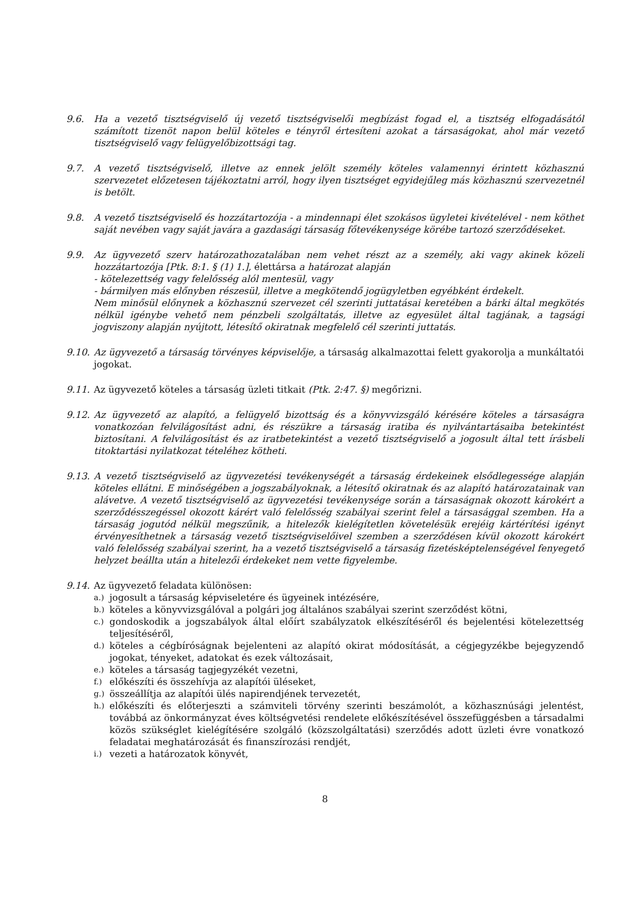9.6. Ha a vezető tisztségviselő új vezető tisztségviselői megbízást fogad el, a tisztség elfogadásától számított tizenöt napon belül köteles e tényről értesíteni azokat a társaságokat, ahol már vezető tisztségviselő vagy felügyelőbizottsági tag.
9.7. A vezető tisztségviselő, illetve az ennek jelölt személy köteles valamennyi érintett közhasznú szervezetet előzetesen tájékoztatni arról, hogy ilyen tisztséget egyidejűleg más közhasznú szervezetnél is betölt.
9.8. A vezető tisztségviselő és hozzátartozója - a mindennapi élet szokásos ügyletei kivételével - nem köthet saját nevében vagy saját javára a gazdasági társaság főtevékenysége körébe tartozó szerződéseket.
9.9. Az ügyvezető szerv határozathozatalában nem vehet részt az a személy, aki vagy akinek közeli hozzátartozója [Ptk. 8:1. § (1) 1.], élettársa a határozat alapján
- kötelezettség vagy felelősség alól mentesül, vagy
- bármilyen más előnyben részesül, illetve a megkötendő jogügyletben egyébként érdekelt.
Nem minősül előnynek a közhasznú szervezet cél szerinti juttatásai keretében a bárki által megkötés nélkül igénybe vehető nem pénzbeli szolgáltatás, illetve az egyesület által tagjának, a tagsági jogviszony alapján nyújtott, létesítő okiratnak megfelelő cél szerinti juttatás.
9.10.
Az ügyvezető a társaság törvényes képviselője, a társaság alkalmazottai felett gyakorolja a munkáltatói jogokat.
9.11.
Az ügyvezető köteles a társaság üzleti titkait (Ptk. 2:47. §) megőrizni.
9.12.
Az ügyvezető az alapító, a felügyelő bizottság és a könyvvizsgáló kérésére köteles a társaságra vonatkozóan felvilágosítást adni, és részükre a társaság iratiba és nyilvántartásaiba betekintést biztosítani. A felvilágosítást és az iratbetekintést a vezető tisztségviselő a jogosult által tett írásbeli titoktartási nyilatkozat tételéhez kötheti.
9.13.
A vezető tisztségviselő az ügyvezetési tevékenységét a társaság érdekeinek elsődlegessége alapján köteles ellátni. E minőségében a jogszabályoknak, a létesítő okiratnak és az alapító határozatainak van alávetve. A vezető tisztségviselő az ügyvezetési tevékenysége során a társaságnak okozott károkért a szerződésszegéssel okozott kárért való felelősség szabályai szerint felel a társasággal szemben. Ha a társaság jogutód nélkül megszűnik, a hitelezők kielégítetlen követelésük erejéig kártérítési igényt érvényesíthetnek a társaság vezető tisztségviselőivel szemben a szerződésen kívül okozott károkért való felelősség szabályai szerint, ha a vezető tisztségviselő a társaság fizetésképtelenségével fenyegető helyzet beállta után a hitelezői érdekeket nem vette figyelembe.
9.14.
Az ügyvezető feladata különösen:
a.) jogosult a társaság képviseletére és ügyeinek intézésére,
b.) köteles a könyvvizsgálóval a polgári jog általános szabályai szerint szerződést kötni,
c.) gondoskodik a jogszabályok által előírt szabályzatok elkészítéséről és bejelentési kötelezettség teljesítéséről,
d.) köteles a cégbíróságnak bejelenteni az alapító okirat módosítását, a cégjegyzékbe bejegyzendő jogokat, tényeket, adatokat és ezek változásait,
e.) köteles a társaság tagjegyzékét vezetni,
f.) előkészíti és összehívja az alapítói üléseket,
g.) összeállítja az alapítói ülés napirendjének tervezetét,
h.) előkészíti és előterjeszti a számviteli törvény szerinti beszámolót, a közhasznúsági jelentést, továbbá az önkormányzat éves költségvetési rendelete előkészítésével összefüggésben a társadalmi közös szükséglet kielégítésére szolgáló (közszolgáltatási) szerződés adott üzleti évre vonatkozó feladatai meghatározását és finanszírozási rendjét,
i.) vezeti a határozatok könyvét,
8